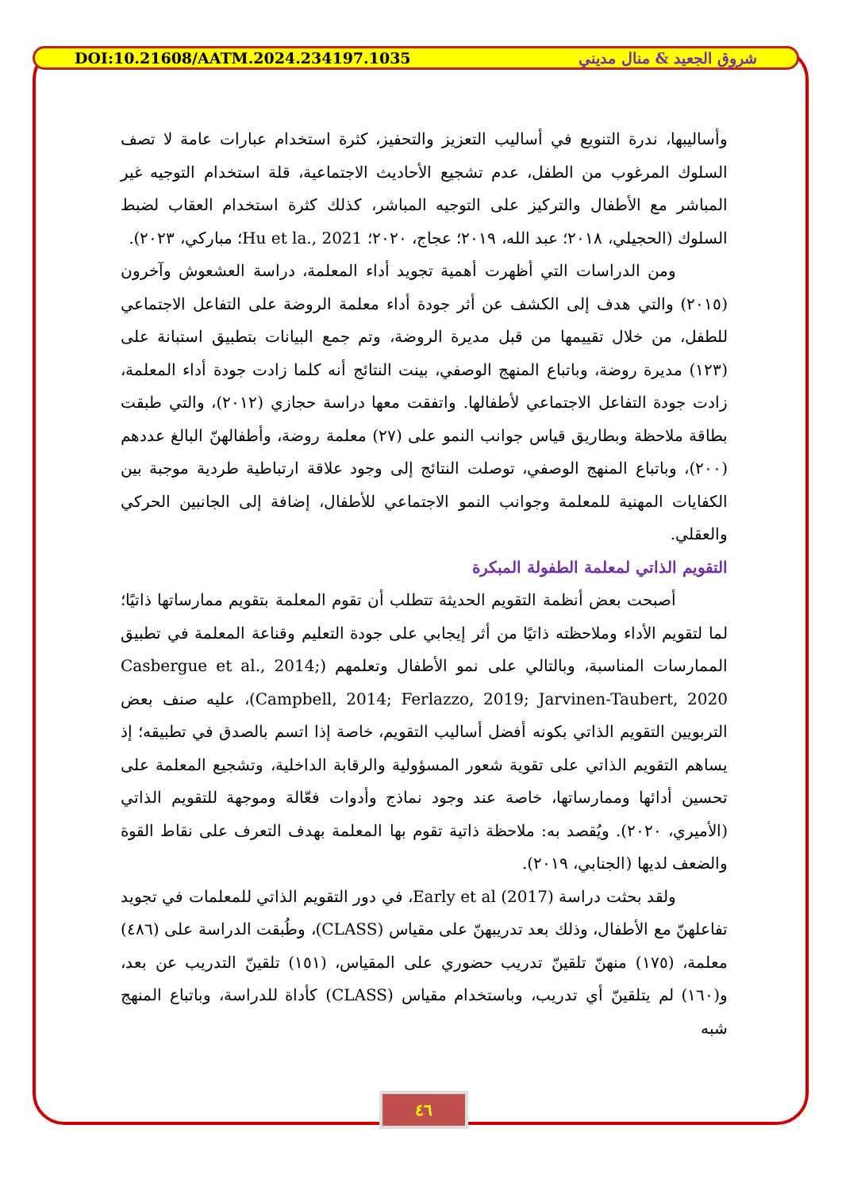DOI:10.21608/AATM.2024.234197.1035 شروق الجعيد & منال مديني
وأساليبها، ندرة التنويع في أساليب التعزيز والتحفيز، كثرة استخدام عبارات عامة لا تصف السلوك المرغوب من الطفل، عدم تشجيع الأحاديث الاجتماعية، قلة استخدام التوجيه غير المباشر مع الأطفال والتركيز على التوجيه المباشر، كذلك كثرة استخدام العقاب لضبط السلوك (الحجيلي، ٢٠١٨؛ عبد الله، ٢٠١٩؛ عجاج، ٢٠٢٠؛ Hu et la., 2021؛ مباركي، ٢٠٢٣).
ومن الدراسات التي أظهرت أهمية تجويد أداء المعلمة، دراسة العشعوش وآخرون (٢٠١٥) والتي هدف إلى الكشف عن أثر جودة أداء معلمة الروضة على التفاعل الاجتماعي للطفل، من خلال تقييمها من قبل مديرة الروضة، وتم جمع البيانات بتطبيق استبانة على (١٢٣) مديرة روضة، وباتباع المنهج الوصفي، بينت النتائج أنه كلما زادت جودة أداء المعلمة، زادت جودة التفاعل الاجتماعي لأطفالها. واتفقت معها دراسة حجازي (٢٠١٢)، والتي طبقت بطاقة ملاحظة وبطاريق قياس جوانب النمو على (٢٧) معلمة روضة، وأطفالهنّ البالغ عددهم (٢٠٠)، وباتباع المنهج الوصفي، توصلت النتائج إلى وجود علاقة ارتباطية طردية موجبة بين الكفايات المهنية للمعلمة وجوانب النمو الاجتماعي للأطفال، إضافة إلى الجانبين الحركي والعقلي.
التقويم الذاتي لمعلمة الطفولة المبكرة
أصبحت بعض أنظمة التقويم الحديثة تتطلب أن تقوم المعلمة بتقويم ممارساتها ذاتيًا؛ لما لتقويم الأداء وملاحظته ذاتيًا من أثر إيجابي على جودة التعليم وقناعة المعلمة في تطبيق الممارسات المناسبة، وبالتالي على نمو الأطفال وتعلمهم (Casbergue et al., 2014; Campbell, 2014; Ferlazzo, 2019; Jarvinen-Taubert, 2020)، عليه صنف بعض التربويين التقويم الذاتي بكونه أفضل أساليب التقويم، خاصة إذا اتسم بالصدق في تطبيقه؛ إذ يساهم التقويم الذاتي على تقوية شعور المسؤولية والرقابة الداخلية، وتشجيع المعلمة على تحسين أدائها وممارساتها، خاصة عند وجود نماذج وأدوات فعّالة وموجهة للتقويم الذاتي (الأميري، ٢٠٢٠). ويُقصد به: ملاحظة ذاتية تقوم بها المعلمة بهدف التعرف على نقاط القوة والضعف لديها (الجنابي، ٢٠١٩).
ولقد بحثت دراسة Early et al (2017)، في دور التقويم الذاتي للمعلمات في تجويد تفاعلهنّ مع الأطفال، وذلك بعد تدريبهنّ على مقياس (CLASS)، وطُبقت الدراسة على (٤٨٦) معلمة، (١٧٥) منهنّ تلقينّ تدريب حضوري على المقياس، (١٥١) تلقينّ التدريب عن بعد، و(١٦٠) لم يتلقينّ أي تدريب، وباستخدام مقياس (CLASS) كأداة للدراسة، وباتباع المنهج شبه
٤٦